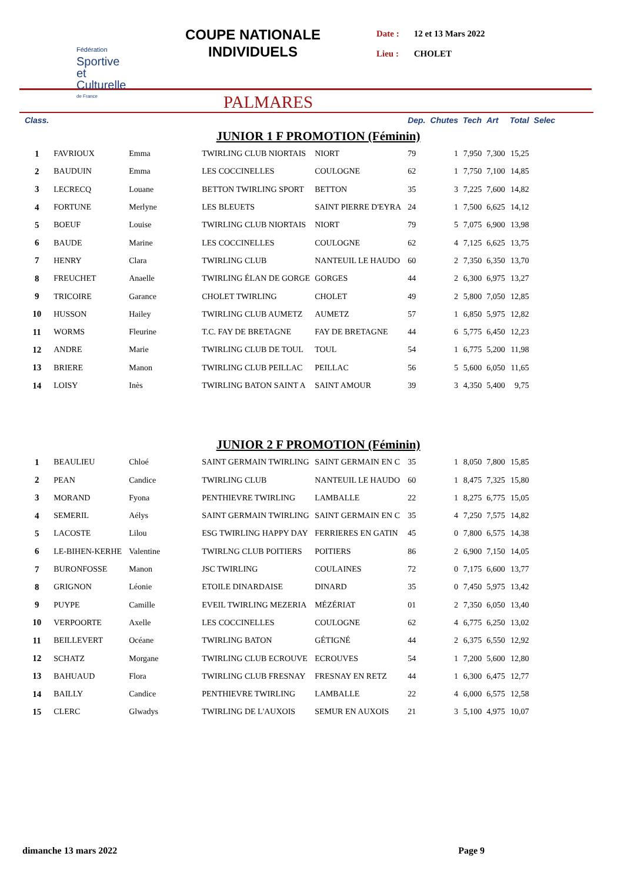Fédération
Sportive
et Culturelle
de France
COUPE NATIONALE
INDIVIDUELS
Date : 12 et 13 Mars 2022
Lieu : CHOLET
PALMARES
| Class. | | | | | Dep. | Chutes | Tech | Art | Total | Selec |
| --- | --- | --- | --- | --- | --- | --- | --- | --- | --- | --- |
| JUNIOR 1 F PROMOTION (Féminin) | | | | | | | | | | |
| 1 | FAVRIOUX | Emma | TWIRLING CLUB NIORTAIS | NIORT | 79 | 1 | 7,950 | 7,300 | 15,25 | |
| 2 | BAUDUIN | Emma | LES COCCINELLES | COULOGNE | 62 | 1 | 7,750 | 7,100 | 14,85 | |
| 3 | LECRECQ | Louane | BETTON TWIRLING SPORT | BETTON | 35 | 3 | 7,225 | 7,600 | 14,82 | |
| 4 | FORTUNE | Merlyne | LES BLEUETS | SAINT PIERRE D'EYRA | 24 | 1 | 7,500 | 6,625 | 14,12 | |
| 5 | BOEUF | Louise | TWIRLING CLUB NIORTAIS | NIORT | 79 | 5 | 7,075 | 6,900 | 13,98 | |
| 6 | BAUDE | Marine | LES COCCINELLES | COULOGNE | 62 | 4 | 7,125 | 6,625 | 13,75 | |
| 7 | HENRY | Clara | TWIRLING CLUB | NANTEUIL LE HAUDO | 60 | 2 | 7,350 | 6,350 | 13,70 | |
| 8 | FREUCHET | Anaelle | TWIRLING ÉLAN DE GORGE | GORGES | 44 | 2 | 6,300 | 6,975 | 13,27 | |
| 9 | TRICOIRE | Garance | CHOLET TWIRLING | CHOLET | 49 | 2 | 5,800 | 7,050 | 12,85 | |
| 10 | HUSSON | Hailey | TWIRLING CLUB AUMETZ | AUMETZ | 57 | 1 | 6,850 | 5,975 | 12,82 | |
| 11 | WORMS | Fleurine | T.C. FAY DE BRETAGNE | FAY DE BRETAGNE | 44 | 6 | 5,775 | 6,450 | 12,23 | |
| 12 | ANDRE | Marie | TWIRLING CLUB DE TOUL | TOUL | 54 | 1 | 6,775 | 5,200 | 11,98 | |
| 13 | BRIERE | Manon | TWIRLING CLUB PEILLAC | PEILLAC | 56 | 5 | 5,600 | 6,050 | 11,65 | |
| 14 | LOISY | Inès | TWIRLING BATON SAINT A | SAINT AMOUR | 39 | 3 | 4,350 | 5,400 | 9,75 | |
| JUNIOR 2 F PROMOTION (Féminin) | | | | | | | | | | |
| 1 | BEAULIEU | Chloé | SAINT GERMAIN TWIRLING | SAINT GERMAIN EN C | 35 | 1 | 8,050 | 7,800 | 15,85 | |
| 2 | PEAN | Candice | TWIRLING CLUB | NANTEUIL LE HAUDO | 60 | 1 | 8,475 | 7,325 | 15,80 | |
| 3 | MORAND | Fyona | PENTHIEVRE TWIRLING | LAMBALLE | 22 | 1 | 8,275 | 6,775 | 15,05 | |
| 4 | SEMERIL | Aélys | SAINT GERMAIN TWIRLING | SAINT GERMAIN EN C | 35 | 4 | 7,250 | 7,575 | 14,82 | |
| 5 | LACOSTE | Lilou | ESG TWIRLING HAPPY DAY | FERRIERES EN GATIN | 45 | 0 | 7,800 | 6,575 | 14,38 | |
| 6 | LE-BIHEN-KERHE | Valentine | TWIRLNG CLUB POITIERS | POITIERS | 86 | 2 | 6,900 | 7,150 | 14,05 | |
| 7 | BURONFOSSE | Manon | JSC TWIRLING | COULAINES | 72 | 0 | 7,175 | 6,600 | 13,77 | |
| 8 | GRIGNON | Léonie | ETOILE DINARDAISE | DINARD | 35 | 0 | 7,450 | 5,975 | 13,42 | |
| 9 | PUYPE | Camille | EVEIL TWIRLING MEZERIA | MÉZÉRIAT | 01 | 2 | 7,350 | 6,050 | 13,40 | |
| 10 | VERPOORTE | Axelle | LES COCCINELLES | COULOGNE | 62 | 4 | 6,775 | 6,250 | 13,02 | |
| 11 | BEILLEVERT | Océane | TWIRLING BATON | GÉTIGNÉ | 44 | 2 | 6,375 | 6,550 | 12,92 | |
| 12 | SCHATZ | Morgane | TWIRLING CLUB ECROUVE | ECROUVES | 54 | 1 | 7,200 | 5,600 | 12,80 | |
| 13 | BAHUAUD | Flora | TWIRLING CLUB FRESNAY | FRESNAY EN RETZ | 44 | 1 | 6,300 | 6,475 | 12,77 | |
| 14 | BAILLY | Candice | PENTHIEVRE TWIRLING | LAMBALLE | 22 | 4 | 6,000 | 6,575 | 12,58 | |
| 15 | CLERC | Glwadys | TWIRLING DE L'AUXOIS | SEMUR EN AUXOIS | 21 | 3 | 5,100 | 4,975 | 10,07 | |
dimanche 13 mars 2022 Page 9